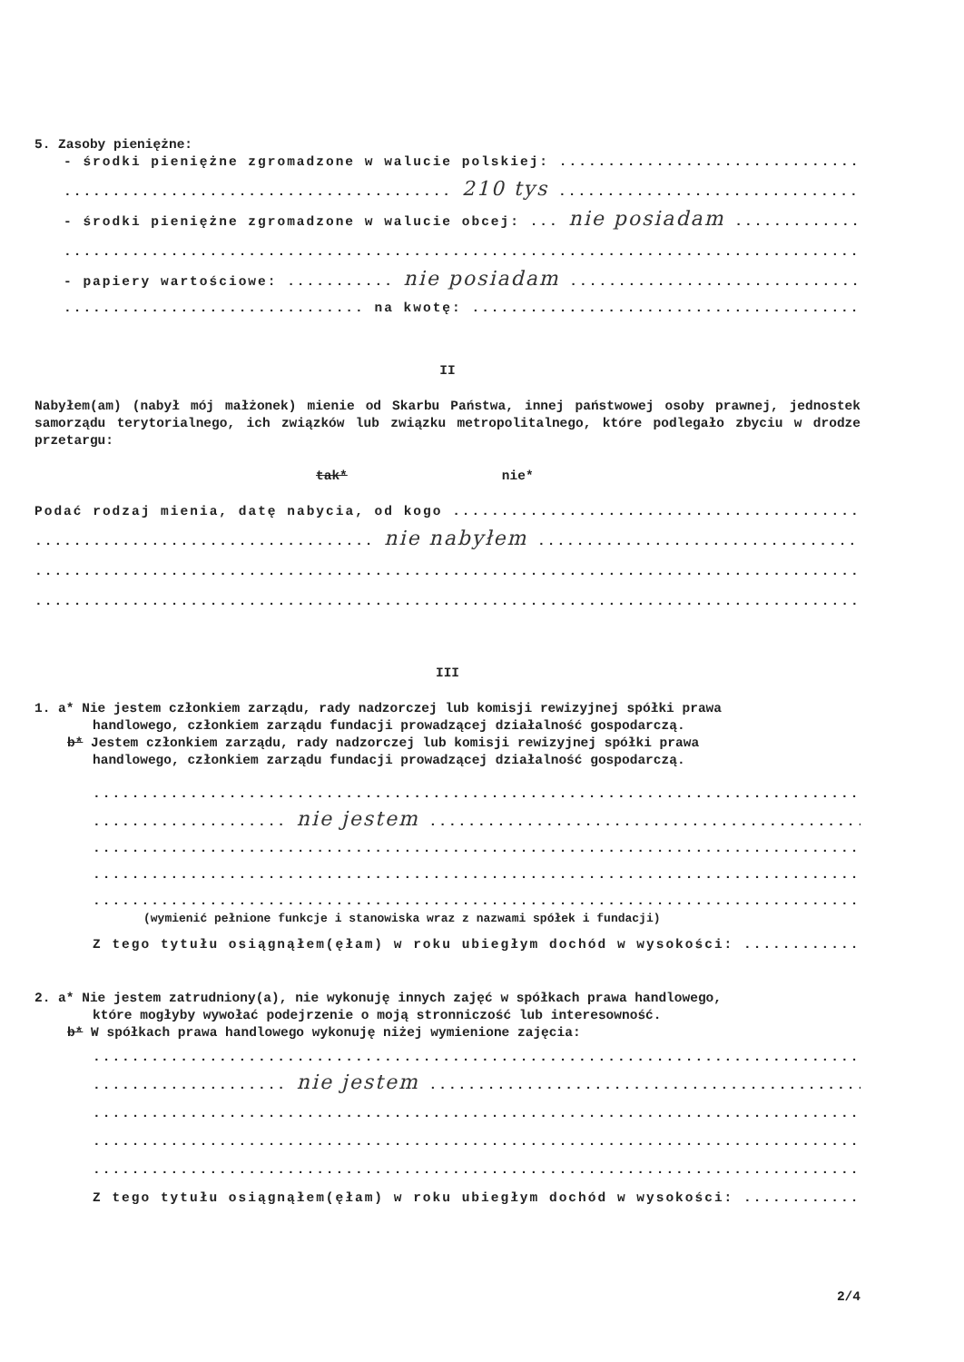5. Zasoby pieniężne:
- środki pieniężne zgromadzone w walucie polskiej: ..............................................
........................................ 210 tys ........................................
- środki pieniężne zgromadzone w walucie obcej: ... nie posiadam ..........................
....................................................................................................
- papiery wartościowe: ........... nie posiadam ........................................
............................... na kwotę: ..............................................
II
Nabyłem(am) (nabył mój małżonek) mienie od Skarbu Państwa, innej państwowej osoby prawnej, jednostek samorządu terytorialnego, ich związków lub związku metropolitalnego, które podlegało zbyciu w drodze przetargu:
tak* nie*
Podać rodzaj mienia, datę nabycia, od kogo ........................................................
................................... nie nabyłem ...............................................
....................................................................................................
....................................................................................................
III
1. a* Nie jestem członkiem zarządu, rady nadzorczej lub komisji rewizyjnej spółki prawa
handlowego, członkiem zarządu fundacji prowadzącej działalność gospodarczą.
b* Jestem członkiem zarządu, rady nadzorczej lub komisji rewizyjnej spółki prawa
handlowego, członkiem zarządu fundacji prowadzącej działalność gospodarczą.
....................................................................................................
.................... nie jestem .........................................................
....................................................................................................
....................................................................................................
....................................................................................................
(wymienić pełnione funkcje i stanowiska wraz z nazwami spółek i fundacji)
Z tego tytułu osiągnąłem(ęłam) w roku ubiegłym dochód w wysokości: ..........................
2. a* Nie jestem zatrudniony(a), nie wykonuję innych zajęć w spółkach prawa handlowego,
które mogłyby wywołać podejrzenie o moją stronniczość lub interesowność.
b* W spółkach prawa handlowego wykonuję niżej wymienione zajęcia:
....................................................................................................
.................... nie jestem .........................................................
....................................................................................................
....................................................................................................
....................................................................................................
Z tego tytułu osiągnąłem(ęłam) w roku ubiegłym dochód w wysokości: ..........................
2/4